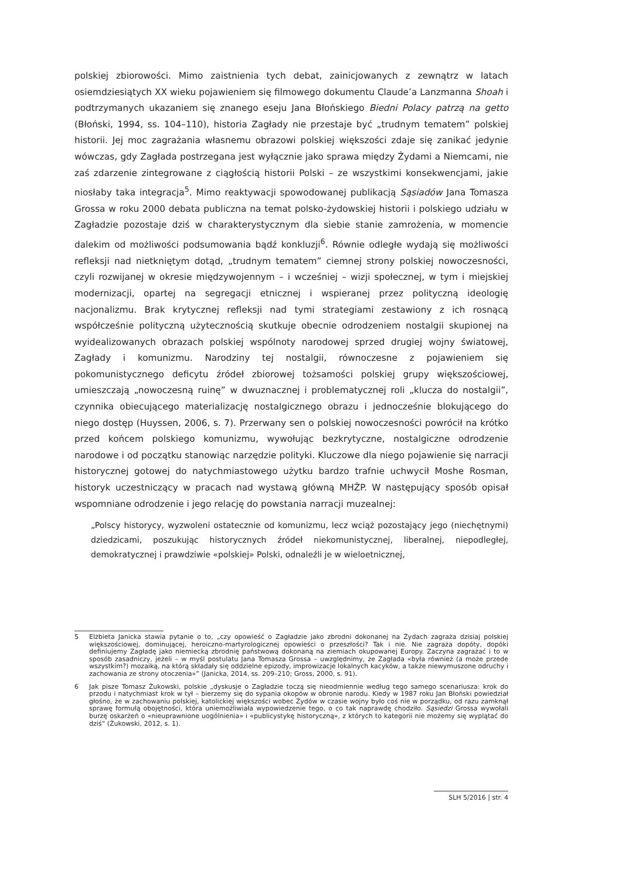polskiej zbiorowości. Mimo zaistnienia tych debat, zainicjowanych z zewnątrz w latach osiemdziesiątych XX wieku pojawieniem się filmowego dokumentu Claude’a Lanzmanna Shoah i podtrzymanych ukazaniem się znanego eseju Jana Błońskiego Biedni Polacy patrzą na getto (Błoński, 1994, ss. 104–110), historia Zagłady nie przestaje być „trudnym tematem” polskiej historii. Jej moc zagrażania własnemu obrazowi polskiej większości zdaje się zanikać jedynie wówczas, gdy Zagłada postrzegana jest wyłącznie jako sprawa między Żydami a Niemcami, nie zaś zdarzenie zintegrowane z ciągłością historii Polski – ze wszystkimi konsekwencjami, jakie niosłaby taka integracja<sup>5</sup>. Mimo reaktywacji spowodowanej publikacją Sąsiadów Jana Tomasza Grossa w roku 2000 debata publiczna na temat polsko-żydowskiej historii i polskiego udziału w Zagładzie pozostaje dziś w charakterystycznym dla siebie stanie zamrożenia, w momencie dalekim od możliwości podsumowania bądź konkluzji<sup>6</sup>. Równie odległe wydają się możliwości refleksji nad nietkniętym dotąd, „trudnym tematem” ciemnej strony polskiej nowoczesności, czyli rozwijanej w okresie międzywojennym – i wcześniej – wizji społecznej, w tym i miejskiej modernizacji, opartej na segregacji etnicznej i wspieranej przez polityczną ideologię nacjonalizmu. Brak krytycznej refleksji nad tymi strategiami zestawiony z ich rosnącą współcześnie polityczną użytecznością skutkuje obecnie odrodzeniem nostalgii skupionej na wyidealizowanych obrazach polskiej wspólnoty narodowej sprzed drugiej wojny światowej, Zagłady i komunizmu. Narodziny tej nostalgii, równoczesne z pojawieniem się pokomunistycznego deficytu źródeł zbiorowej tożsamości polskiej grupy większościowej, umieszczają „nowoczesną ruinę” w dwuznacznej i problematycznej roli „klucza do nostalgii”, czynnika obiecującego materializację nostalgicznego obrazu i jednocześnie blokującego do niego dostęp (Huyssen, 2006, s. 7). Przerwany sen o polskiej nowoczesności powrócił na krótko przed końcem polskiego komunizmu, wywołując bezkrytyczne, nostalgiczne odrodzenie narodowe i od początku stanowiąc narzędzie polityki. Kluczowe dla niego pojawienie się narracji historycznej gotowej do natychmiastowego użytku bardzo trafnie uchwycił Moshe Rosman, historyk uczestniczący w pracach nad wystawą główną MHŻP. W następujący sposób opisał wspomniane odrodzenie i jego relację do powstania narracji muzealnej:
„Polscy historycy, wyzwoleni ostatecznie od komunizmu, lecz wciąż pozostający jego (niechętnymi) dziedzicami, poszukując historycznych źródeł niekomunistycznej, liberalnej, niepodległej, demokratycznej i prawdziwie «polskiej» Polski, odnaleźli je w wieloetnicznej,
5 Elżbieta Janicka stawia pytanie o to, „czy opowieść o Zagładzie jako zbrodni dokonanej na Żydach zagraża dzisiaj polskiej większościowej, dominującej, heroiczno-martyrologicznej opowieści o przeszłości? Tak i nie. Nie zagraża dopóty, dopóki definiujemy Zagładę jako niemiecką zbrodnię państwową dokonaną na ziemiach okupowanej Europy. Zaczyna zagrażać i to w sposób zasadniczy, jeżeli – w myśl postulatu Jana Tomasza Grossa – uwzględnimy, że Zagłada «była również (a może przede wszystkim?) mozaiką, na którą składały się oddzielne epizody, improwizacje lokalnych kacyków, a także niewymuszone odruchy i zachowania ze strony otoczenia»” (Janicka, 2014, ss. 209–210; Gross, 2000, s. 91).
6 Jak pisze Tomasz Żukowski, polskie „dyskusje o Zagładzie toczą się nieodmiennie według tego samego scenariusza: krok do przodu i natychmiast krok w tył – bierzemy się do sypania okopów w obronie narodu. Kiedy w 1987 roku Jan Błoński powiedział głośno, że w zachowaniu polskiej, katolickiej większości wobec Żydów w czasie wojny było coś nie w porządku, od razu zamknął sprawę formułą obojętności, która uniemożliwiała wypowiedzenie tego, o co tak naprawdę chodziło. Sąsiedzi Grossa wywołali burzę oskarżeń o «nieuprawnione uogólnienia» i «publicystykę historyczną», z których to kategorii nie możemy się wyplątać do dziś” (Żukowski, 2012, s. 1).
SLH 5/2016 | str. 4